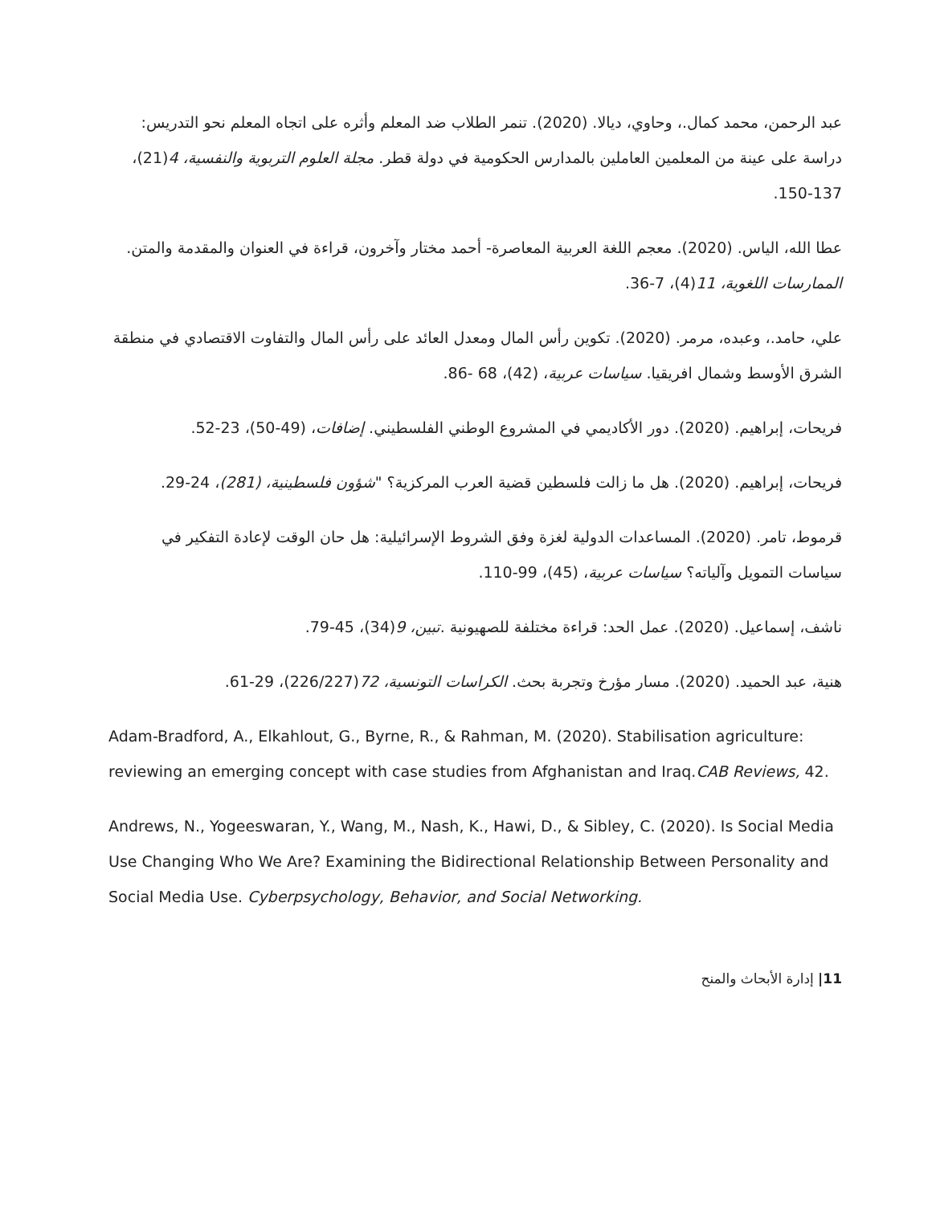عبد الرحمن، محمد كمال.، وحاوي، ديالا. (2020). تنمر الطلاب ضد المعلم وأثره على اتجاه المعلم نحو التدريس: دراسة على عينة من المعلمين العاملين بالمدارس الحكومية في دولة قطر. مجلة العلوم التربوية والنفسية، 4(21)، 137-150.
عطا الله، الياس. (2020). معجم اللغة العربية المعاصرة- أحمد مختار وآخرون، قراءة في العنوان والمقدمة والمتن. الممارسات اللغوية، 11(4)، 7-36.
علي، حامد.، وعبده، مرمر. (2020). تكوين رأس المال ومعدل العائد على رأس المال والتفاوت الاقتصادي في منطقة الشرق الأوسط وشمال افريقيا. سياسات عربية، (42)، 68 -86.
فريحات، إبراهيم. (2020). دور الأكاديمي في المشروع الوطني الفلسطيني. إضافات، (49-50)، 23-52.
فريحات، إبراهيم. (2020). هل ما زالت فلسطين قضية العرب المركزية؟ "شؤون فلسطينية، (281)، 24-29.
قرموط، تامر. (2020). المساعدات الدولية لغزة وفق الشروط الإسرائيلية: هل حان الوقت لإعادة التفكير في سياسات التمويل وآلياته؟ سياسات عربية، (45)، 99-110.
ناشف، إسماعيل. (2020). عمل الحد: قراءة مختلفة للصهيونية .تبين، 9(34)، 45-79.
هنية، عبد الحميد. (2020). مسار مؤرخ وتجربة بحث. الكراسات التونسية، 72(226/227)، 29-61.
Adam-Bradford, A., Elkahlout, G., Byrne, R., & Rahman, M. (2020). Stabilisation agriculture: reviewing an emerging concept with case studies from Afghanistan and Iraq.CAB Reviews, 42.
Andrews, N., Yogeeswaran, Y., Wang, M., Nash, K., Hawi, D., & Sibley, C. (2020). Is Social Media Use Changing Who We Are? Examining the Bidirectional Relationship Between Personality and Social Media Use. Cyberpsychology, Behavior, and Social Networking.
11| إدارة الأبحاث والمنح